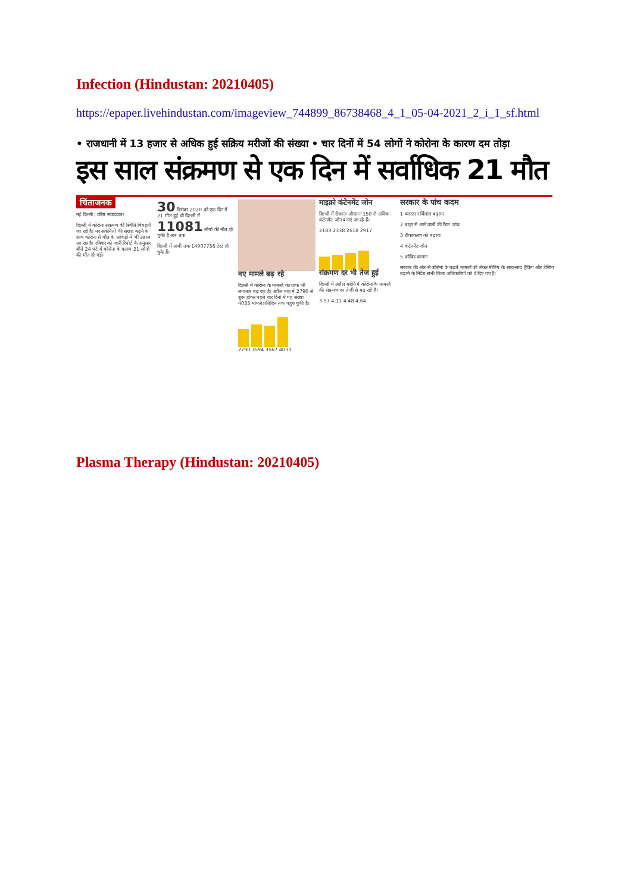Infection (Hindustan: 20210405)
https://epaper.livehindustan.com/imageview_744899_86738468_4_1_05-04-2021_2_i_1_sf.html
• राजधानी में 13 हजार से अधिक हुई सक्रिय मरीजों की संख्या • चार दिनों में 54 लोगों ने कोरोना के कारण दम तोड़ा
इस साल संक्रमण से एक दिन में सर्वाधिक 21 मौत
चिंताजनक
नई दिल्ली | वरिष्ठ संवाददाता
दिल्ली में कोरोना संक्रमण की स्थिति बिगड़ती जा रही है। नए संक्रमितों की संख्या बढ़ने के साथ कोरोना से मौत के आंकड़ों में भी उछाल आ रहा है। रविवार को जारी रिपोर्ट के अनुसार बीते 24 घंटे में कोरोना के कारण 21 लोगों की मौत हो गई।
30 दिसंबर 2020 को एक दिन में 21 मौत हुई थी दिल्ली में
11081 लोगों की मौत हो चुकी है अब तक
दिल्ली में अभी तक 14907756 टेस्ट हो चुके हैं।
नए मामले बढ़ रहे
दिल्ली में कोरोना के मामलों का ग्राफ भी लगातार बढ़ रहा है। अप्रैल माह में 2790 से शुरू होकर पहले चार दिनों में यह संख्या 4033 मामले प्रतिदिन तक पहुंच चुकी है।
2790 3594 3567 4033
माइक्रो कंटेनमेंट जोन
दिल्ली में रोजाना औसतन 150 से अधिक कंटेनमेंट जोन बनाए जा रहे हैं।
2183 2338 2618 2917
संक्रमण दर भी तेज हुई
दिल्ली में अप्रैल महीने में कोरोना के मामलों की संक्रमण दर तेजी से बढ़ रही है।
3.57 4.11 4.48 4.64
सरकार के पांच कदम
1 क्लस्टर सर्विलांस बढ़ाया
2 बाहर से आने वालों की रैंडम जांच
3 टीकाकरण को बढ़ावा
4 कंटेनमेंट जोन
5 कोविड चालान
सरकार की ओर से कोरोना के बढ़ते मामलों को लेकर मीटिंग के साथ-साथ ट्रैकिंग और टेस्टिंग बढ़ाने के निर्देश सभी जिला अधिकारियों को दे दिए गए हैं।
Plasma Therapy (Hindustan: 20210405)